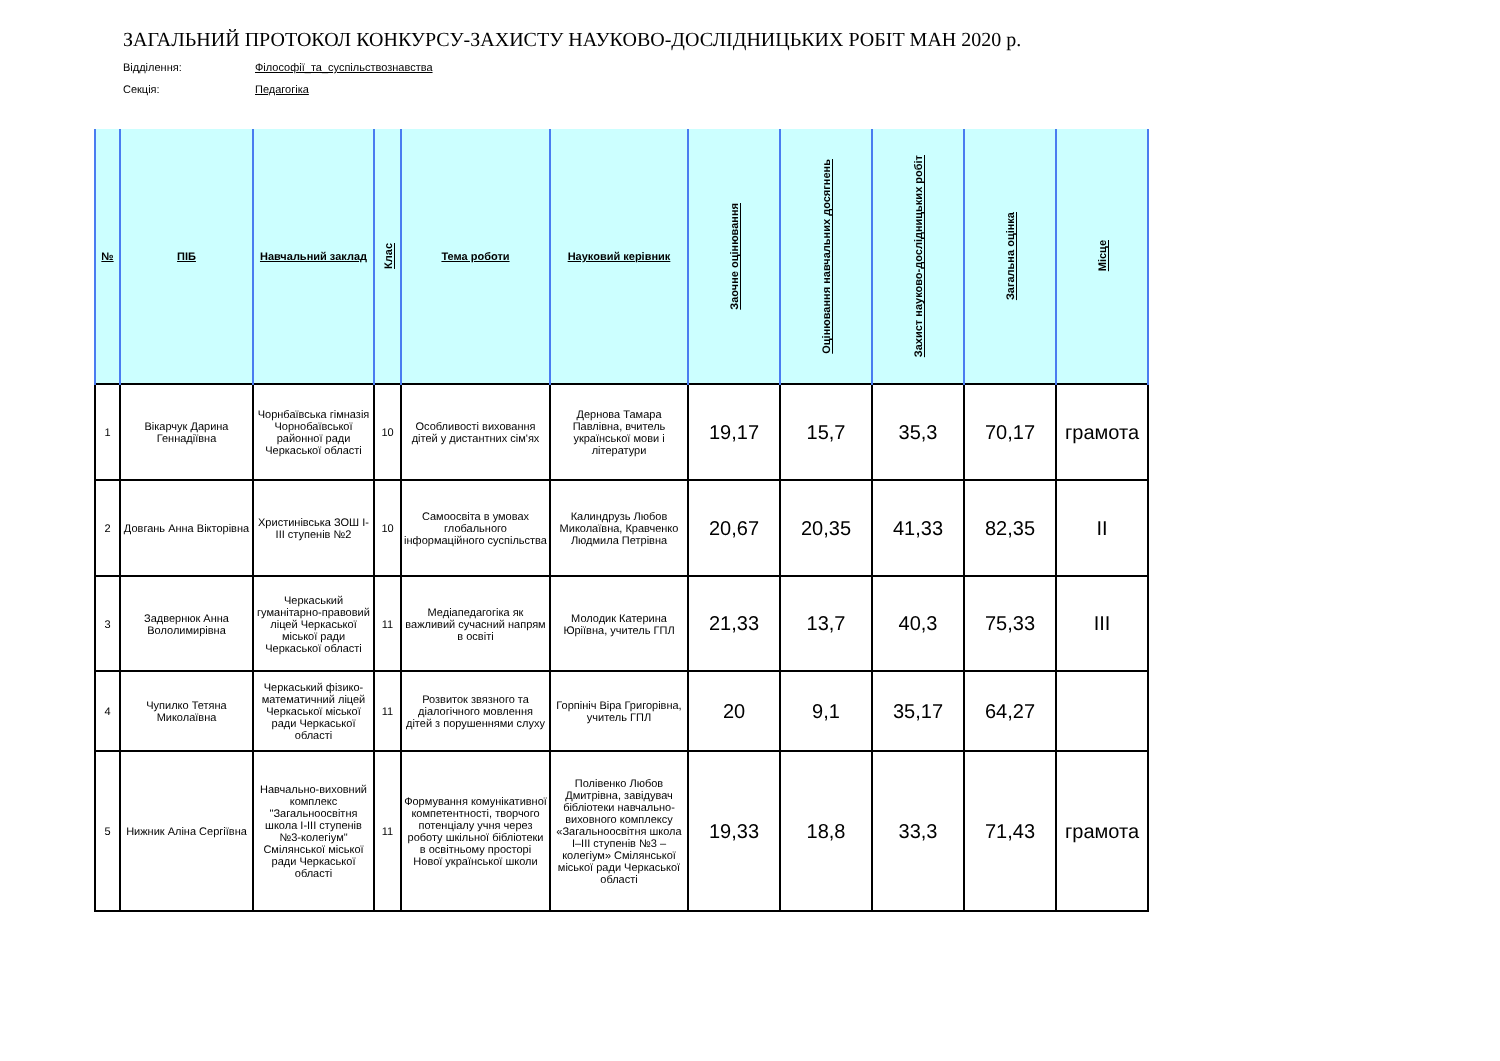ЗАГАЛЬНИЙ ПРОТОКОЛ КОНКУРСУ-ЗАХИСТУ НАУКОВО-ДОСЛІДНИЦЬКИХ РОБІТ МАН 2020 р.
Відділення: Філософії_та_суспільствознавства
Секція: Педагогіка
| № | ПІБ | Навчальний заклад | Клас | Тема роботи | Науковий керівник | Заочне оцінювання | Оцінювання навчальних досягнень | Захист науково-дослідницьких робіт | Загальна оцінка | Місце |
| --- | --- | --- | --- | --- | --- | --- | --- | --- | --- | --- |
| 1 | Вікарчук Дарина Геннадіївна | Чорнбаївська гімназія Чорнобаївської районної ради Черкаської області | 10 | Особливості виховання дітей у дистантних сім'ях | Дернова Тамара Павлівна, вчитель української мови і літератури | 19,17 | 15,7 | 35,3 | 70,17 | грамота |
| 2 | Довгань Анна Вікторівна | Христинівська ЗОШ І-ІІІ ступенів №2 | 10 | Самоосвіта в умовах глобального інформаційного суспільства | Калиндрузь Любов Миколаївна, Кравченко Людмила Петрівна | 20,67 | 20,35 | 41,33 | 82,35 | ІІ |
| 3 | Задвернюк Анна Вололимирівна | Черкаський гуманітарно-правовий ліцей Черкаської міської ради Черкаської області | 11 | Медіапедагогіка як важливий сучасний напрям в освіті | Молодик Катерина Юріївна, учитель ГПЛ | 21,33 | 13,7 | 40,3 | 75,33 | ІІІ |
| 4 | Чупилко Тетяна Миколаївна | Черкаський фізико-математичний ліцей Черкаської міської ради Черкаської області | 11 | Розвиток звязного та діалогічного мовлення дітей з порушеннями слуху | Горпініч Віра Григорівна, учитель ГПЛ | 20 | 9,1 | 35,17 | 64,27 | |
| 5 | Нижник Аліна Сергіївна | Навчально-виховний комплекс "Загальноосвітня школа І-ІІІ ступенів №3-колегіум" Смілянської міської ради Черкаської області | 11 | Формування комунікативної компетентності, творчого потенціалу учня через роботу шкільної бібліотеки в освітньому просторі Нової української школи | Полівенко Любов Дмитрівна, завідувач бібліотеки навчально-виховного комплексу «Загальноосвітня школа I–III ступенів №3 – колегіум» Смілянської міської ради Черкаської області | 19,33 | 18,8 | 33,3 | 71,43 | грамота |